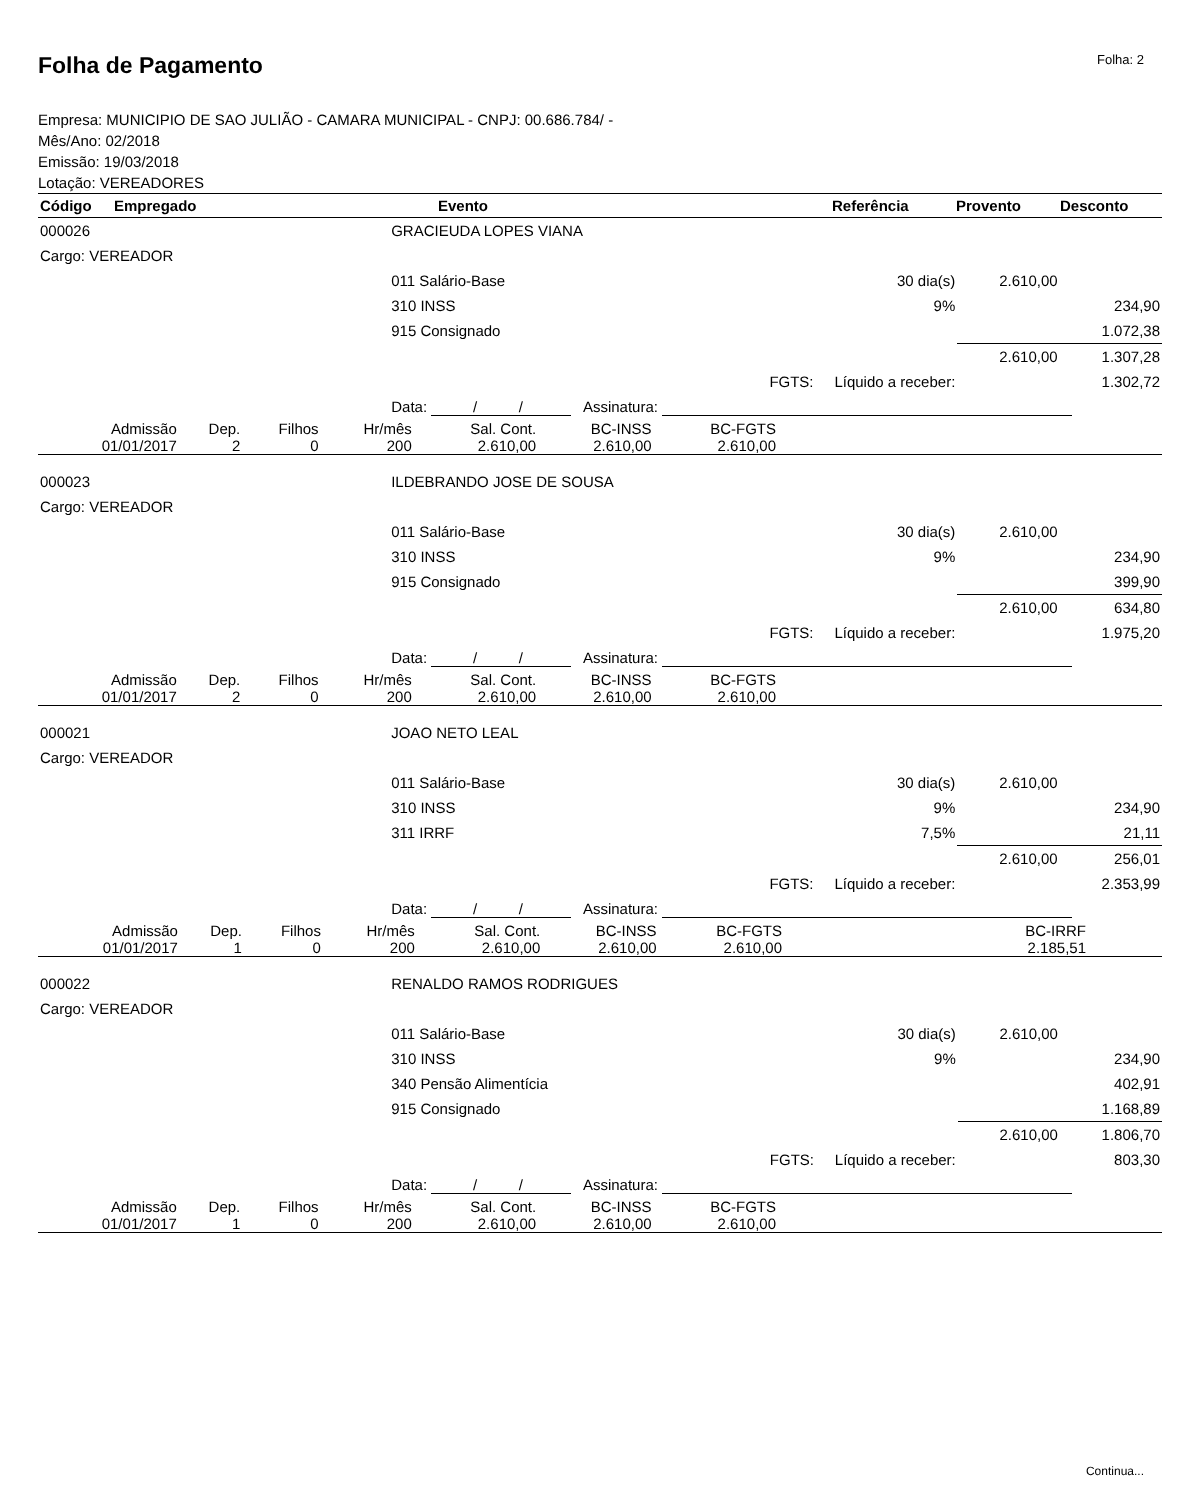Folha de Pagamento
Folha: 2
Empresa: MUNICIPIO DE SAO JULIÃO - CAMARA MUNICIPAL - CNPJ: 00.686.784/ -
Mês/Ano: 02/2018
Emissão: 19/03/2018
Lotação: VEREADORES
| Código | Empregado | Evento | Referência | Provento | Desconto |
| --- | --- | --- | --- | --- | --- |
| 000026 | GRACIEUDA LOPES VIANA | | | |
| Cargo: VEREADOR | | | | |
| | 011 Salário-Base | 30 dia(s) | 2.610,00 | |
| | 310 INSS | 9% | | 234,90 |
| | 915 Consignado | | | 1.072,38 |
| | | | 2.610,00 | 1.307,28 |
| | | FGTS: Líquido a receber: | | 1.302,72 |
| | Data: / / Assinatura: | | | |
| Admissão | Dep. | Filhos | Hr/mês | Sal. Cont. | BC-INSS | BC-FGTS | |
| 01/01/2017 | 2 | 0 | 200 | 2.610,00 | 2.610,00 | 2.610,00 | |
| 000023 | ILDEBRANDO JOSE DE SOUSA | | | |
| Cargo: VEREADOR | | | | |
| | 011 Salário-Base | 30 dia(s) | 2.610,00 | |
| | 310 INSS | 9% | | 234,90 |
| | 915 Consignado | | | 399,90 |
| | | | 2.610,00 | 634,80 |
| | | FGTS: Líquido a receber: | | 1.975,20 |
| | Data: / / Assinatura: | | | |
| Admissão | Dep. | Filhos | Hr/mês | Sal. Cont. | BC-INSS | BC-FGTS | |
| 01/01/2017 | 2 | 0 | 200 | 2.610,00 | 2.610,00 | 2.610,00 | |
| 000021 | JOAO NETO LEAL | | | |
| Cargo: VEREADOR | | | | |
| | 011 Salário-Base | 30 dia(s) | 2.610,00 | |
| | 310 INSS | 9% | | 234,90 |
| | 311 IRRF | 7,5% | | 21,11 |
| | | | 2.610,00 | 256,01 |
| | | FGTS: Líquido a receber: | | 2.353,99 |
| | Data: / / Assinatura: | | | |
| Admissão | Dep. | Filhos | Hr/mês | Sal. Cont. | BC-INSS | BC-FGTS | BC-IRRF | |
| 01/01/2017 | 1 | 0 | 200 | 2.610,00 | 2.610,00 | 2.610,00 | 2.185,51 | |
| 000022 | RENALDO RAMOS RODRIGUES | | | |
| Cargo: VEREADOR | | | | |
| | 011 Salário-Base | 30 dia(s) | 2.610,00 | |
| | 310 INSS | 9% | | 234,90 |
| | 340 Pensão Alimentícia | | | 402,91 |
| | 915 Consignado | | | 1.168,89 |
| | | | 2.610,00 | 1.806,70 |
| | | FGTS: Líquido a receber: | | 803,30 |
| | Data: / / Assinatura: | | | |
| Admissão | Dep. | Filhos | Hr/mês | Sal. Cont. | BC-INSS | BC-FGTS | |
| 01/01/2017 | 1 | 0 | 200 | 2.610,00 | 2.610,00 | 2.610,00 | |
Continua...